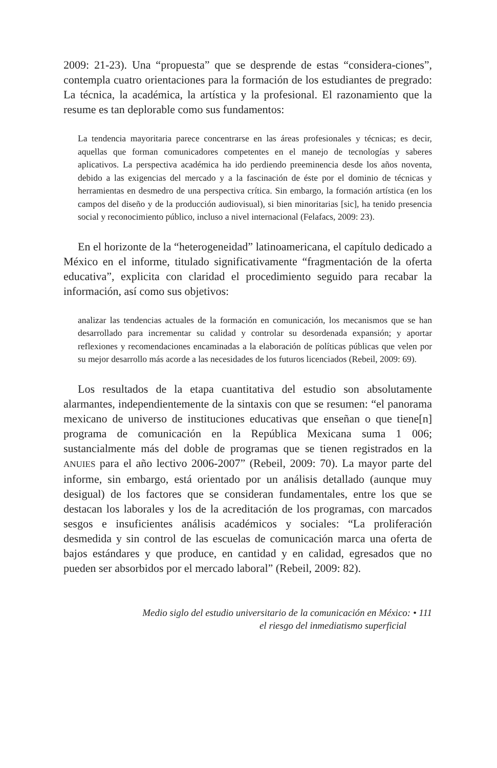2009: 21-23). Una “propuesta” que se desprende de estas “considera-ciones”, contempla cuatro orientaciones para la formación de los estudiantes de pregrado: La técnica, la académica, la artística y la profesional. El razonamiento que la resume es tan deplorable como sus fundamentos:
La tendencia mayoritaria parece concentrarse en las áreas profesionales y técnicas; es decir, aquellas que forman comunicadores competentes en el manejo de tecnologías y saberes aplicativos. La perspectiva académica ha ido perdiendo preeminencia desde los años noventa, debido a las exigencias del mercado y a la fascinación de éste por el dominio de técnicas y herramientas en desmedro de una perspectiva crítica. Sin embargo, la formación artística (en los campos del diseño y de la producción audiovisual), si bien minoritarias [sic], ha tenido presencia social y reconocimiento público, incluso a nivel internacional (Felafacs, 2009: 23).
En el horizonte de la “heterogeneidad” latinoamericana, el capítulo dedicado a México en el informe, titulado significativamente “fragmentación de la oferta educativa”, explicita con claridad el procedimiento seguido para recabar la información, así como sus objetivos:
analizar las tendencias actuales de la formación en comunicación, los mecanismos que se han desarrollado para incrementar su calidad y controlar su desordenada expansión; y aportar reflexiones y recomendaciones encaminadas a la elaboración de políticas públicas que velen por su mejor desarrollo más acorde a las necesidades de los futuros licenciados (Rebeil, 2009: 69).
Los resultados de la etapa cuantitativa del estudio son absolutamente alarmantes, independientemente de la sintaxis con que se resumen: “el panorama mexicano de universo de instituciones educativas que enseñan o que tiene[n] programa de comunicación en la República Mexicana suma 1 006; sustancialmente más del doble de programas que se tienen registrados en la ANUIES para el año lectivo 2006-2007” (Rebeil, 2009: 70). La mayor parte del informe, sin embargo, está orientado por un análisis detallado (aunque muy desigual) de los factores que se consideran fundamentales, entre los que se destacan los laborales y los de la acreditación de los programas, con marcados sesgos e insuficientes análisis académicos y sociales: “La proliferación desmedida y sin control de las escuelas de comunicación marca una oferta de bajos estándares y que produce, en cantidad y en calidad, egresados que no pueden ser absorbidos por el mercado laboral” (Rebeil, 2009: 82).
Medio siglo del estudio universitario de la comunicación en México: • 111
el riesgo del inmediatismo superficial